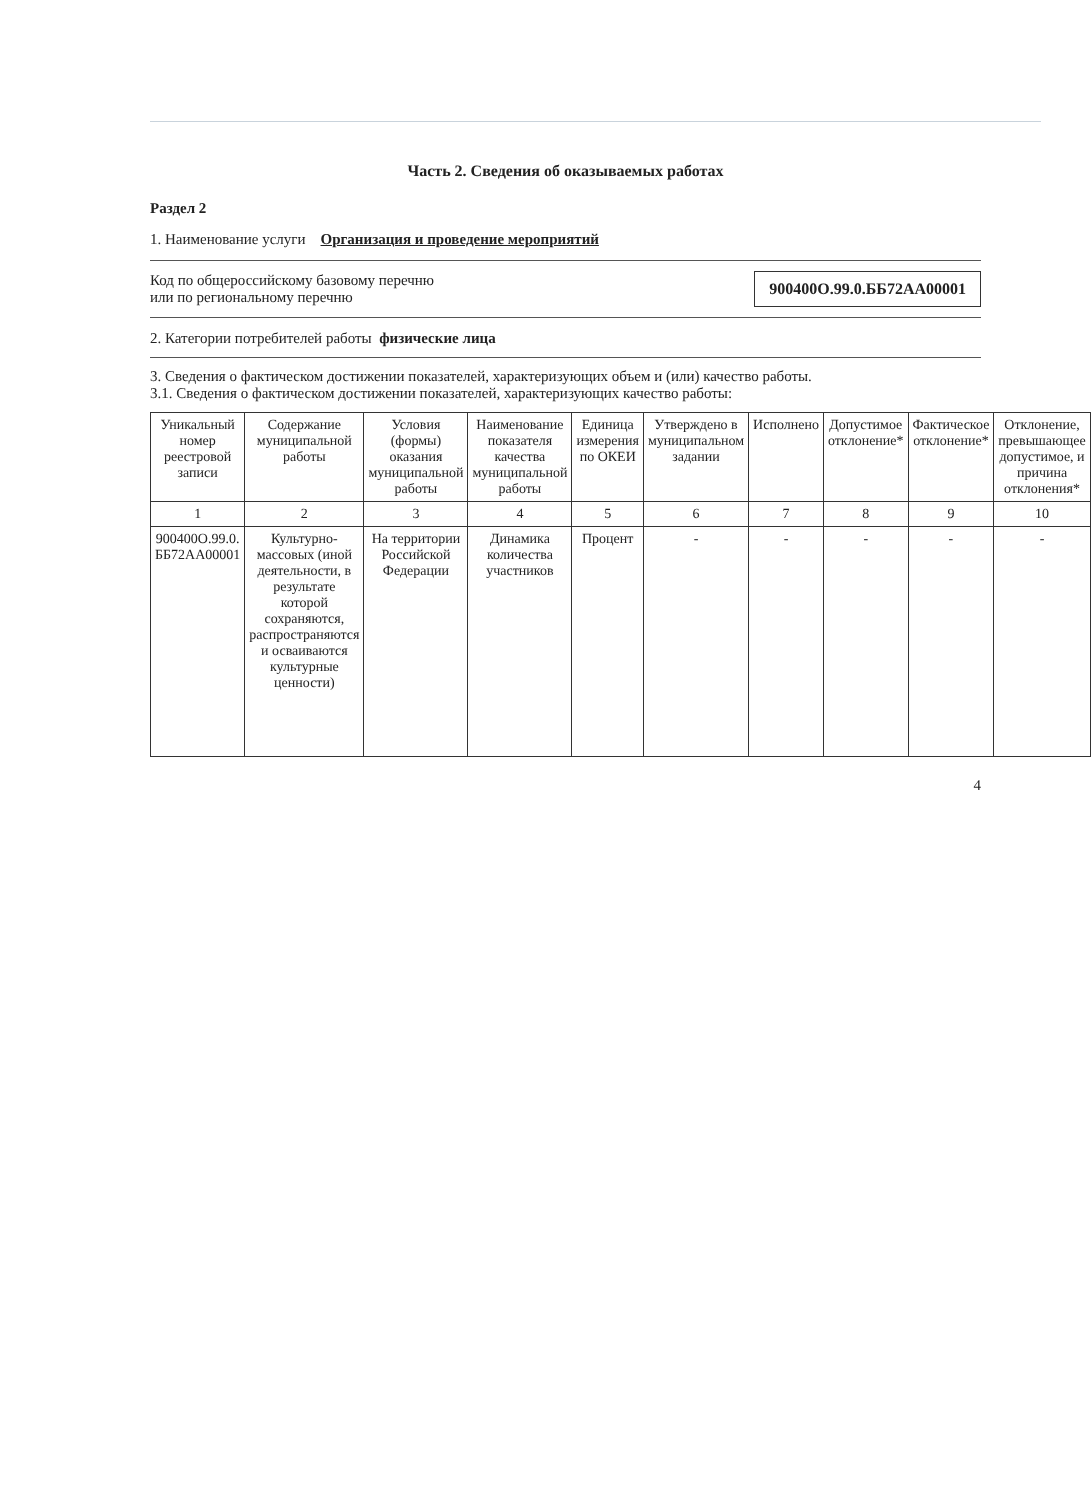Часть 2. Сведения об оказываемых работах
Раздел 2
1. Наименование услуги Организация и проведение мероприятий
Код по общероссийскому базовому перечню
или по региональному перечню
900400О.99.0.ББ72АА00001
2. Категории потребителей работы физические лица
3. Сведения о фактическом достижении показателей, характеризующих объем и (или) качество работы.
3.1. Сведения о фактическом достижении показателей, характеризующих качество работы:
| Уникальный номер реестровой записи | Содержание муниципальной работы | Условия (формы) оказания муниципальной работы | Наименование показателя качества муниципальной работы | Единица измерения по ОКЕИ | Утверждено в муниципальном задании | Исполнено | Допустимое отклонение* | Фактическое отклонение* | Отклонение, превышающее допустимое, и причина отклонения* |
| --- | --- | --- | --- | --- | --- | --- | --- | --- | --- |
| 1 | 2 | 3 | 4 | 5 | 6 | 7 | 8 | 9 | 10 |
| 900400О.99.0. ББ72АА00001 | Культурно-массовых (иной деятельности, в результате которой сохраняются, распространяются и осваиваются культурные ценности) | На территории Российской Федерации | Динамика количества участников | Процент | - | - | - | - | - |
4